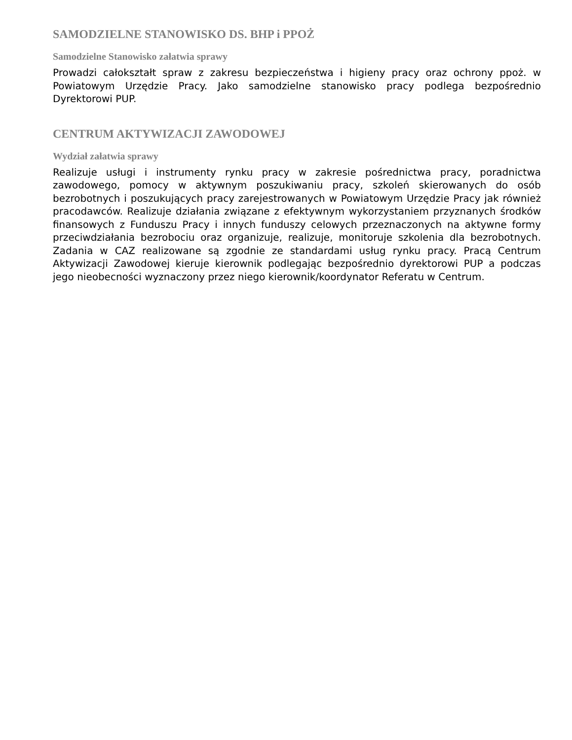SAMODZIELNE STANOWISKO DS. BHP i PPOŻ
Samodzielne Stanowisko załatwia sprawy
Prowadzi całokształt spraw z zakresu bezpieczeństwa i higieny pracy oraz ochrony ppoż. w Powiatowym Urzędzie Pracy. Jako samodzielne stanowisko pracy podlega bezpośrednio Dyrektorowi PUP.
CENTRUM AKTYWIZACJI ZAWODOWEJ
Wydział załatwia sprawy
Realizuje usługi i instrumenty rynku pracy w zakresie pośrednictwa pracy, poradnictwa zawodowego, pomocy w aktywnym poszukiwaniu pracy, szkoleń skierowanych do osób bezrobotnych i poszukujących pracy zarejestrowanych w Powiatowym Urzędzie Pracy jak również pracodawców. Realizuje działania związane z efektywnym wykorzystaniem przyznanych środków finansowych z Funduszu Pracy i innych funduszy celowych przeznaczonych na aktywne formy przeciwdziałania bezrobociu oraz organizuje, realizuje, monitoruje szkolenia dla bezrobotnych. Zadania w CAZ realizowane są zgodnie ze standardami usług rynku pracy. Pracą Centrum Aktywizacji Zawodowej kieruje kierownik podlegając bezpośrednio dyrektorowi PUP a podczas jego nieobecności wyznaczony przez niego kierownik/koordynator Referatu w Centrum.